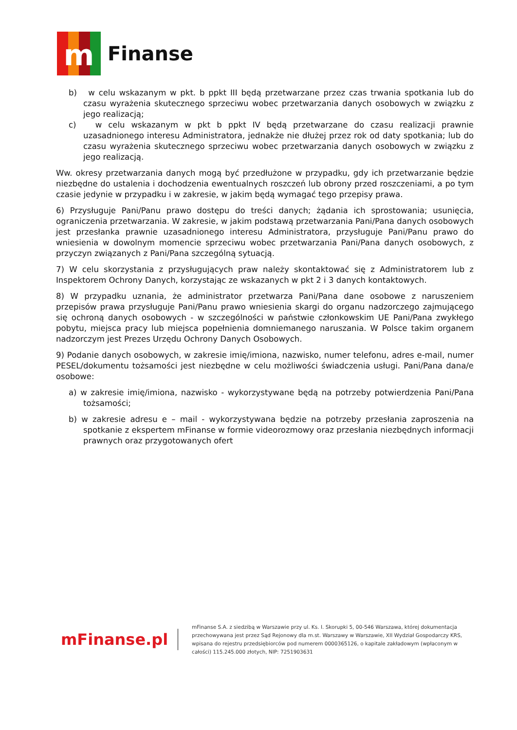m
Finanse
b) w celu wskazanym w pkt. b ppkt III będą przetwarzane przez czas trwania spotkania lub do czasu wyrażenia skutecznego sprzeciwu wobec przetwarzania danych osobowych w związku z jego realizacją;
c) w celu wskazanym w pkt b ppkt IV będą przetwarzane do czasu realizacji prawnie uzasadnionego interesu Administratora, jednakże nie dłużej przez rok od daty spotkania; lub do czasu wyrażenia skutecznego sprzeciwu wobec przetwarzania danych osobowych w związku z jego realizacją.
Ww. okresy przetwarzania danych mogą być przedłużone w przypadku, gdy ich przetwarzanie będzie niezbędne do ustalenia i dochodzenia ewentualnych roszczeń lub obrony przed roszczeniami, a po tym czasie jedynie w przypadku i w zakresie, w jakim będą wymagać tego przepisy prawa.
6) Przysługuje Pani/Panu prawo dostępu do treści danych; żądania ich sprostowania; usunięcia, ograniczenia przetwarzania. W zakresie, w jakim podstawą przetwarzania Pani/Pana danych osobowych jest przesłanka prawnie uzasadnionego interesu Administratora, przysługuje Pani/Panu prawo do wniesienia w dowolnym momencie sprzeciwu wobec przetwarzania Pani/Pana danych osobowych, z przyczyn związanych z Pani/Pana szczególną sytuacją.
7) W celu skorzystania z przysługujących praw należy skontaktować się z Administratorem lub z Inspektorem Ochrony Danych, korzystając ze wskazanych w pkt 2 i 3 danych kontaktowych.
8) W przypadku uznania, że administrator przetwarza Pani/Pana dane osobowe z naruszeniem przepisów prawa przysługuje Pani/Panu prawo wniesienia skargi do organu nadzorczego zajmującego się ochroną danych osobowych - w szczególności w państwie członkowskim UE Pani/Pana zwykłego pobytu, miejsca pracy lub miejsca popełnienia domniemanego naruszania. W Polsce takim organem nadzorczym jest Prezes Urzędu Ochrony Danych Osobowych.
9) Podanie danych osobowych, w zakresie imię/imiona, nazwisko, numer telefonu, adres e-mail, numer PESEL/dokumentu tożsamości jest niezbędne w celu możliwości świadczenia usługi. Pani/Pana dana/e osobowe:
a) w zakresie imię/imiona, nazwisko - wykorzystywane będą na potrzeby potwierdzenia Pani/Pana tożsamości;
b) w zakresie adresu e – mail - wykorzystywana będzie na potrzeby przesłania zaproszenia na spotkanie z ekspertem mFinanse w formie videorozmowy oraz przesłania niezbędnych informacji prawnych oraz przygotowanych ofert
mFinanse.pl
mFinanse S.A. z siedzibą w Warszawie przy ul. Ks. I. Skorupki 5, 00-546 Warszawa, której dokumentacja przechowywana jest przez Sąd Rejonowy dla m.st. Warszawy w Warszawie, XII Wydział Gospodarczy KRS, wpisana do rejestru przedsiębiorców pod numerem 0000365126, o kapitale zakładowym (wpłaconym w całości) 115.245.000 złotych, NIP: 7251903631